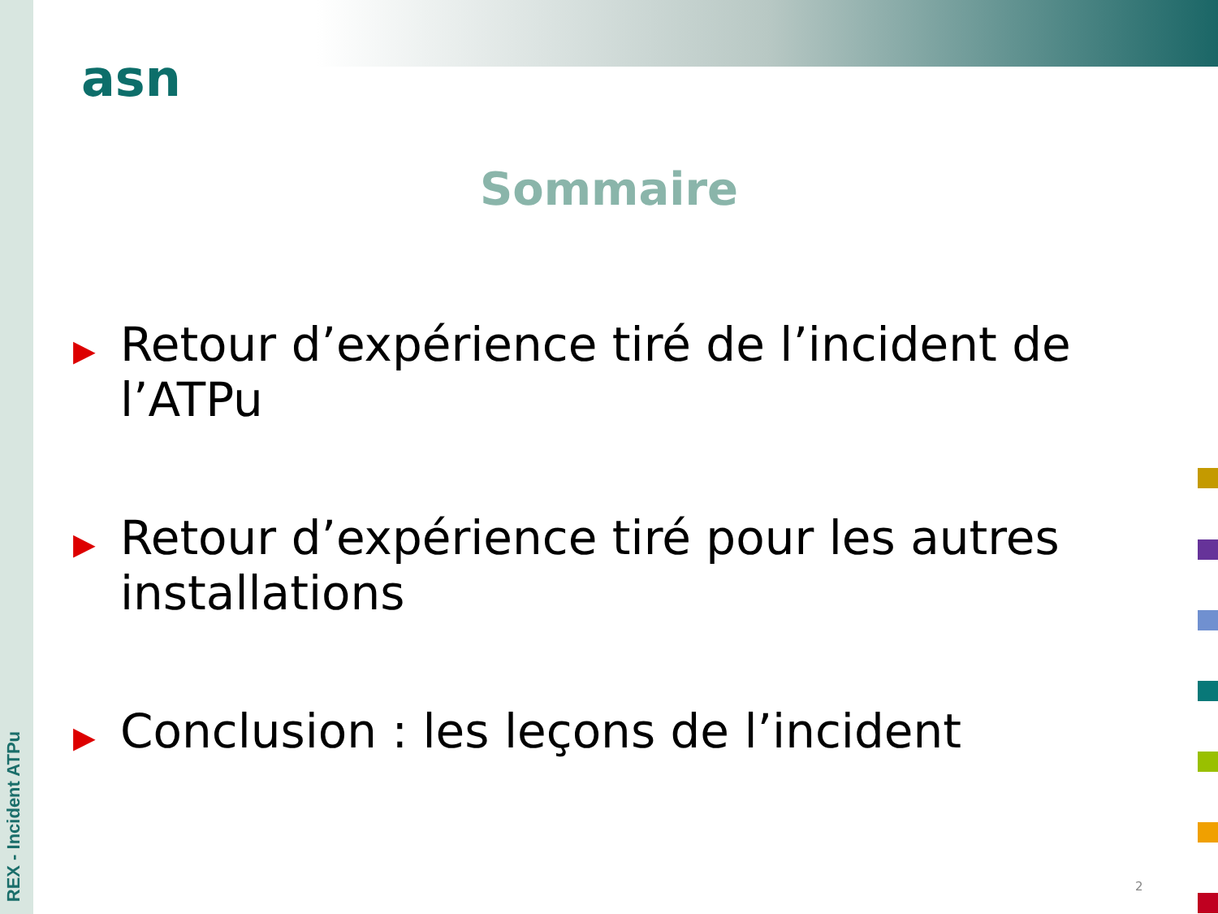REX - Incident ATPu
asn
Sommaire
▶ Retour d’expérience tiré de l’incident de l’ATPu
▶ Retour d’expérience tiré pour les autres installations
▶ Conclusion : les leçons de l’incident
2